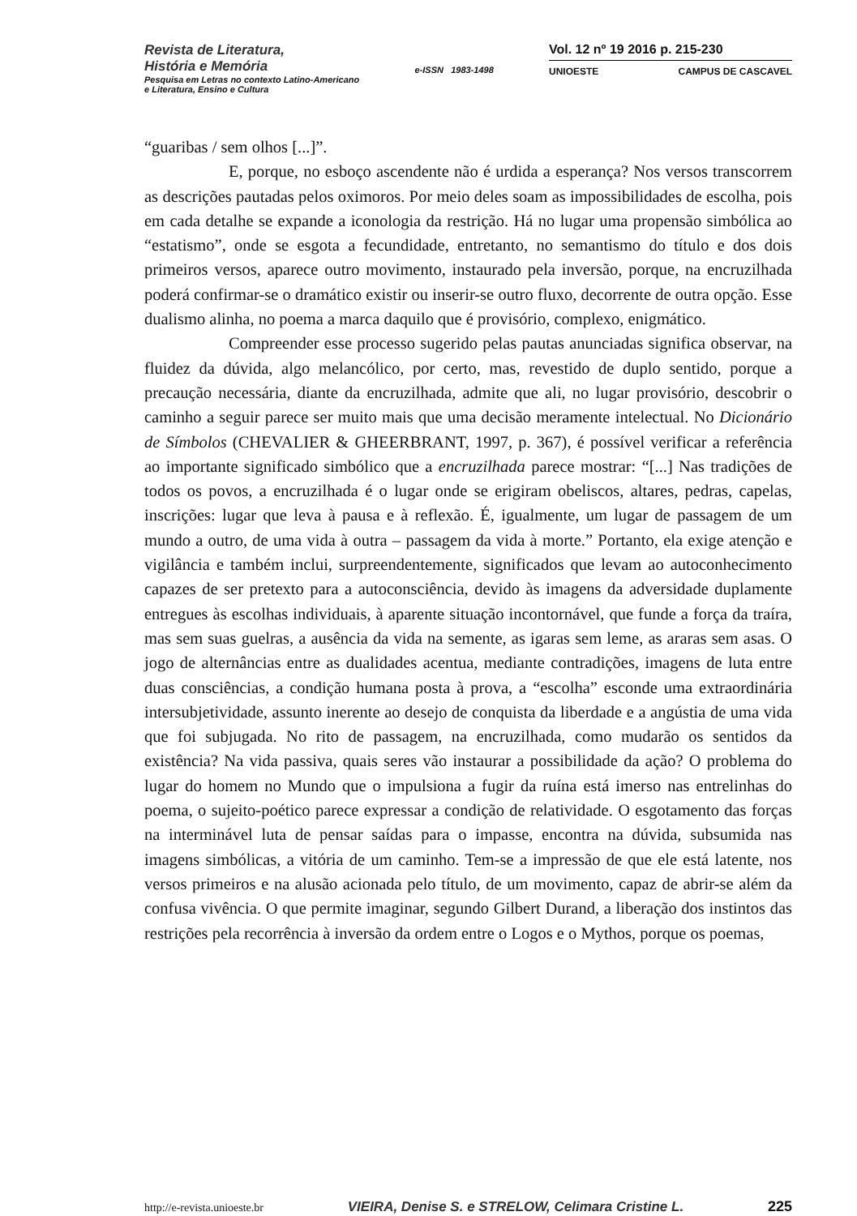Revista de Literatura,
História e Memória
Pesquisa em Letras no contexto Latino-Americano
e Literatura, Ensino e Cultura
e-ISSN 1983-1498
Vol. 12 nº 19 2016 p. 215-230
UNIOESTE CAMPUS DE CASCAVEL
“guaribas / sem olhos [...]”.
E, porque, no esboço ascendente não é urdida a esperança? Nos versos transcorrem as descrições pautadas pelos oximoros. Por meio deles soam as impossibilidades de escolha, pois em cada detalhe se expande a iconologia da restrição. Há no lugar uma propensão simbólica ao “estatismo”, onde se esgota a fecundidade, entretanto, no semantismo do título e dos dois primeiros versos, aparece outro movimento, instaurado pela inversão, porque, na encruzilhada poderá confirmar-se o dramático existir ou inserir-se outro fluxo, decorrente de outra opção. Esse dualismo alinha, no poema a marca daquilo que é provisório, complexo, enigmático.
Compreender esse processo sugerido pelas pautas anunciadas significa observar, na fluidez da dúvida, algo melancólico, por certo, mas, revestido de duplo sentido, porque a precaução necessária, diante da encruzilhada, admite que ali, no lugar provisório, descobrir o caminho a seguir parece ser muito mais que uma decisão meramente intelectual. No Dicionário de Símbolos (CHEVALIER & GHEERBRANT, 1997, p. 367), é possível verificar a referência ao importante significado simbólico que a encruzilhada parece mostrar: “[...] Nas tradições de todos os povos, a encruzilhada é o lugar onde se erigiram obeliscos, altares, pedras, capelas, inscrições: lugar que leva à pausa e à reflexão. É, igualmente, um lugar de passagem de um mundo a outro, de uma vida à outra – passagem da vida à morte.” Portanto, ela exige atenção e vigilância e também inclui, surpreendentemente, significados que levam ao autoconhecimento capazes de ser pretexto para a autoconsciência, devido às imagens da adversidade duplamente entregues às escolhas individuais, à aparente situação incontornável, que funde a força da traíra, mas sem suas guelras, a ausência da vida na semente, as igaras sem leme, as araras sem asas. O jogo de alternâncias entre as dualidades acentua, mediante contradições, imagens de luta entre duas consciências, a condição humana posta à prova, a “escolha” esconde uma extraordinária intersubjetividade, assunto inerente ao desejo de conquista da liberdade e a angústia de uma vida que foi subjugada. No rito de passagem, na encruzilhada, como mudarão os sentidos da existência? Na vida passiva, quais seres vão instaurar a possibilidade da ação? O problema do lugar do homem no Mundo que o impulsiona a fugir da ruína está imerso nas entrelinhas do poema, o sujeito-poético parece expressar a condição de relatividade. O esgotamento das forças na interminável luta de pensar saídas para o impasse, encontra na dúvida, subsumida nas imagens simbólicas, a vitória de um caminho. Tem-se a impressão de que ele está latente, nos versos primeiros e na alusão acionada pelo título, de um movimento, capaz de abrir-se além da confusa vivência. O que permite imaginar, segundo Gilbert Durand, a liberação dos instintos das restrições pela recorrência à inversão da ordem entre o Logos e o Mythos, porque os poemas,
http://e-revista.unioeste.br VIEIRA, Denise S. e STRELOW, Celimara Cristine L. 225